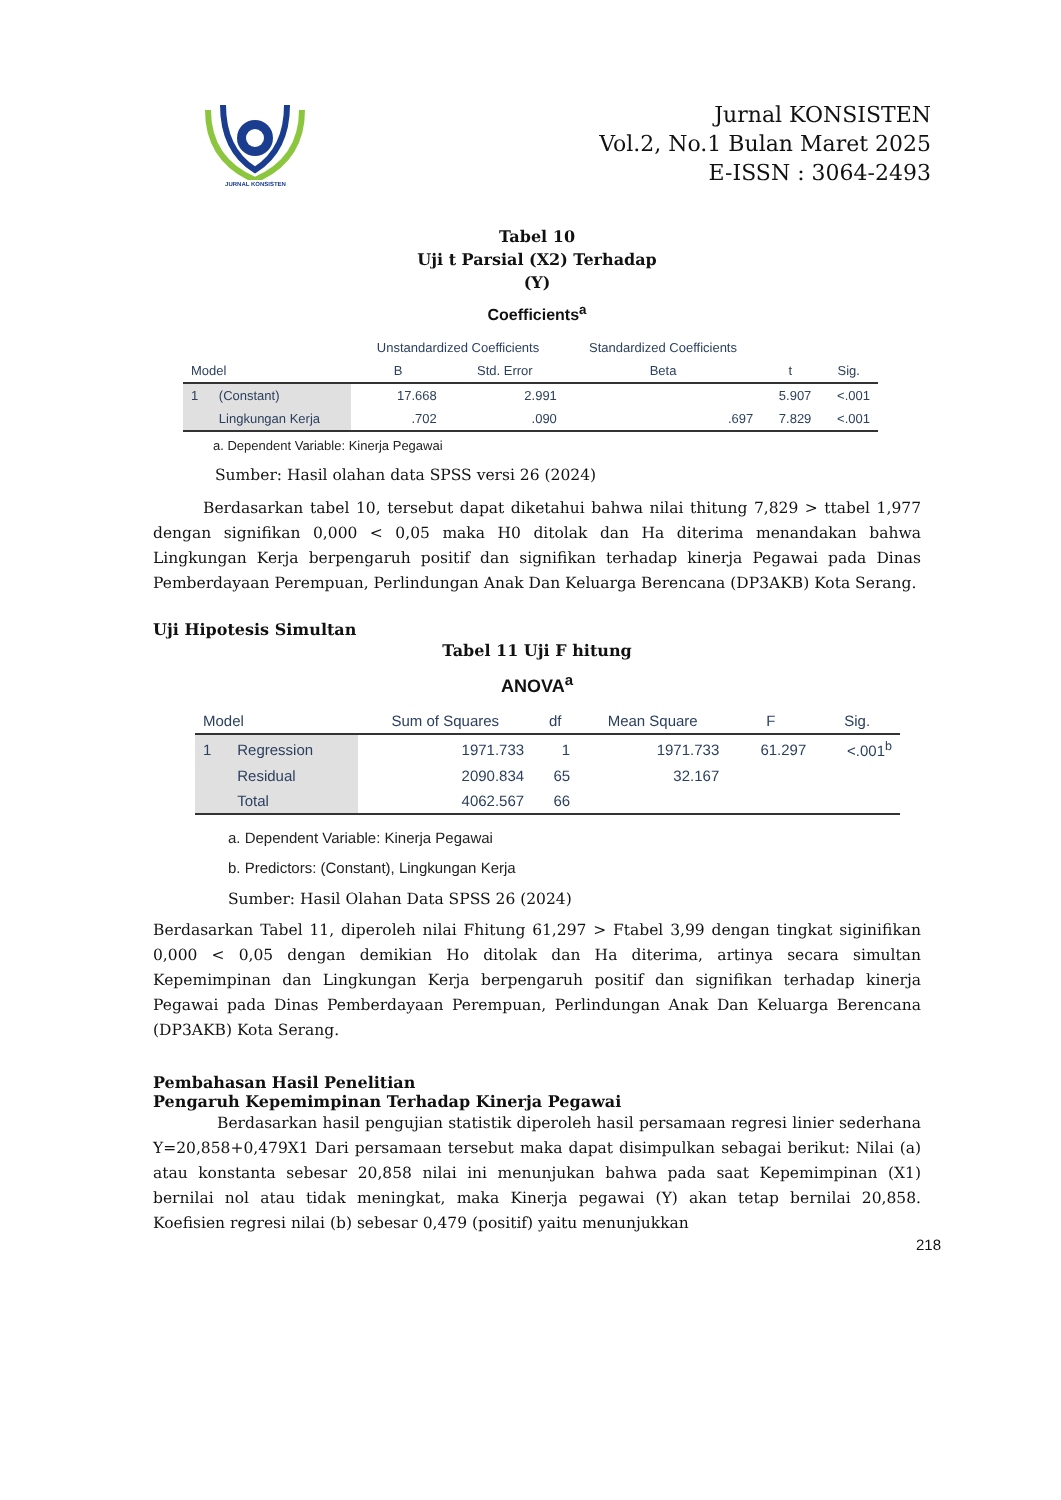JURNAL KONSISTEN
Jurnal KONSISTEN
Vol.2, No.1 Bulan Maret 2025
E-ISSN : 3064-2493
Tabel 10
Uji t Parsial (X2) Terhadap
(Y)
Coefficients<sup>a</sup>
| Model | | Unstandardized Coefficients | | Standardized Coefficients | t | Sig. |
| --- | --- | --- | --- | --- | --- | --- |
| | | B | Std. Error | Beta | | |
| 1 | (Constant) | 17.668 | 2.991 | | 5.907 | <.001 |
| | Lingkungan Kerja | .702 | .090 | .697 | 7.829 | <.001 |
a. Dependent Variable: Kinerja Pegawai
Sumber: Hasil olahan data SPSS versi 26 (2024)
Berdasarkan tabel 10, tersebut dapat diketahui bahwa nilai thitung 7,829 > ttabel 1,977 dengan signifikan 0,000 < 0,05 maka H0 ditolak dan Ha diterima menandakan bahwa Lingkungan Kerja berpengaruh positif dan signifikan terhadap kinerja Pegawai pada Dinas Pemberdayaan Perempuan, Perlindungan Anak Dan Keluarga Berencana (DP3AKB) Kota Serang.
Uji Hipotesis Simultan
Tabel 11 Uji F hitung
ANOVA<sup>a</sup>
| Model | | Sum of Squares | df | Mean Square | F | Sig. |
| --- | --- | --- | --- | --- | --- | --- |
| 1 | Regression | 1971.733 | 1 | 1971.733 | 61.297 | <.001<sup>b</sup> |
| | Residual | 2090.834 | 65 | 32.167 | | |
| | Total | 4062.567 | 66 | | | |
a. Dependent Variable: Kinerja Pegawai
b. Predictors: (Constant), Lingkungan Kerja
Sumber: Hasil Olahan Data SPSS 26 (2024)
Berdasarkan Tabel 11, diperoleh nilai Fhitung 61,297 > Ftabel 3,99 dengan tingkat siginifikan 0,000 < 0,05 dengan demikian Ho ditolak dan Ha diterima, artinya secara simultan Kepemimpinan dan Lingkungan Kerja berpengaruh positif dan signifikan terhadap kinerja Pegawai pada Dinas Pemberdayaan Perempuan, Perlindungan Anak Dan Keluarga Berencana (DP3AKB) Kota Serang.
Pembahasan Hasil Penelitian
Pengaruh Kepemimpinan Terhadap Kinerja Pegawai
Berdasarkan hasil pengujian statistik diperoleh hasil persamaan regresi linier sederhana Y=20,858+0,479X1 Dari persamaan tersebut maka dapat disimpulkan sebagai berikut: Nilai (a) atau konstanta sebesar 20,858 nilai ini menunjukan bahwa pada saat Kepemimpinan (X1) bernilai nol atau tidak meningkat, maka Kinerja pegawai (Y) akan tetap bernilai 20,858. Koefisien regresi nilai (b) sebesar 0,479 (positif) yaitu menunjukkan
218